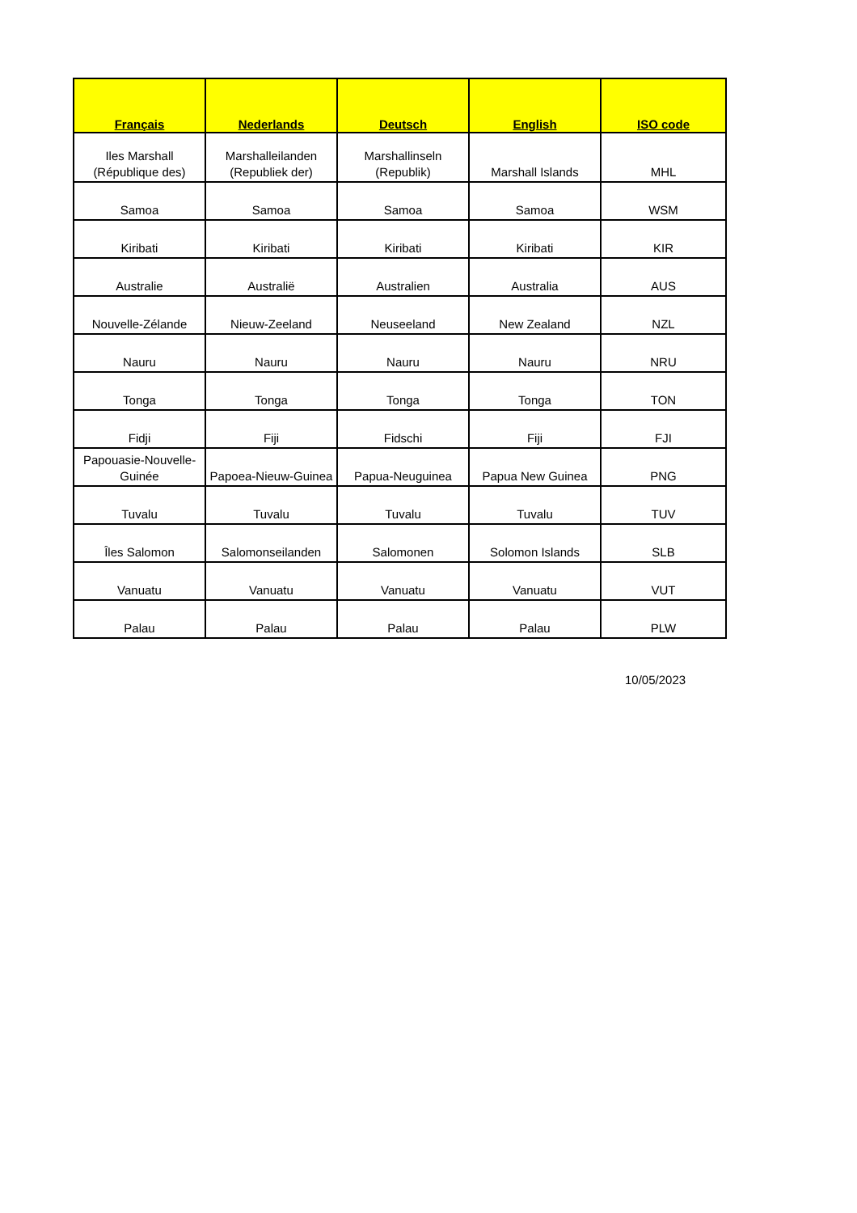| Français | Nederlands | Deutsch | English | ISO code |
| --- | --- | --- | --- | --- |
| Iles Marshall (République des) | Marshalleilanden (Republiek der) | Marshallinseln (Republik) | Marshall Islands | MHL |
| Samoa | Samoa | Samoa | Samoa | WSM |
| Kiribati | Kiribati | Kiribati | Kiribati | KIR |
| Australie | Australië | Australien | Australia | AUS |
| Nouvelle-Zélande | Nieuw-Zeeland | Neuseeland | New Zealand | NZL |
| Nauru | Nauru | Nauru | Nauru | NRU |
| Tonga | Tonga | Tonga | Tonga | TON |
| Fidji | Fiji | Fidschi | Fiji | FJI |
| Papouasie-Nouvelle-Guinée | Papoea-Nieuw-Guinea | Papua-Neuguinea | Papua New Guinea | PNG |
| Tuvalu | Tuvalu | Tuvalu | Tuvalu | TUV |
| Îles Salomon | Salomonseilanden | Salomonen | Solomon Islands | SLB |
| Vanuatu | Vanuatu | Vanuatu | Vanuatu | VUT |
| Palau | Palau | Palau | Palau | PLW |
10/05/2023